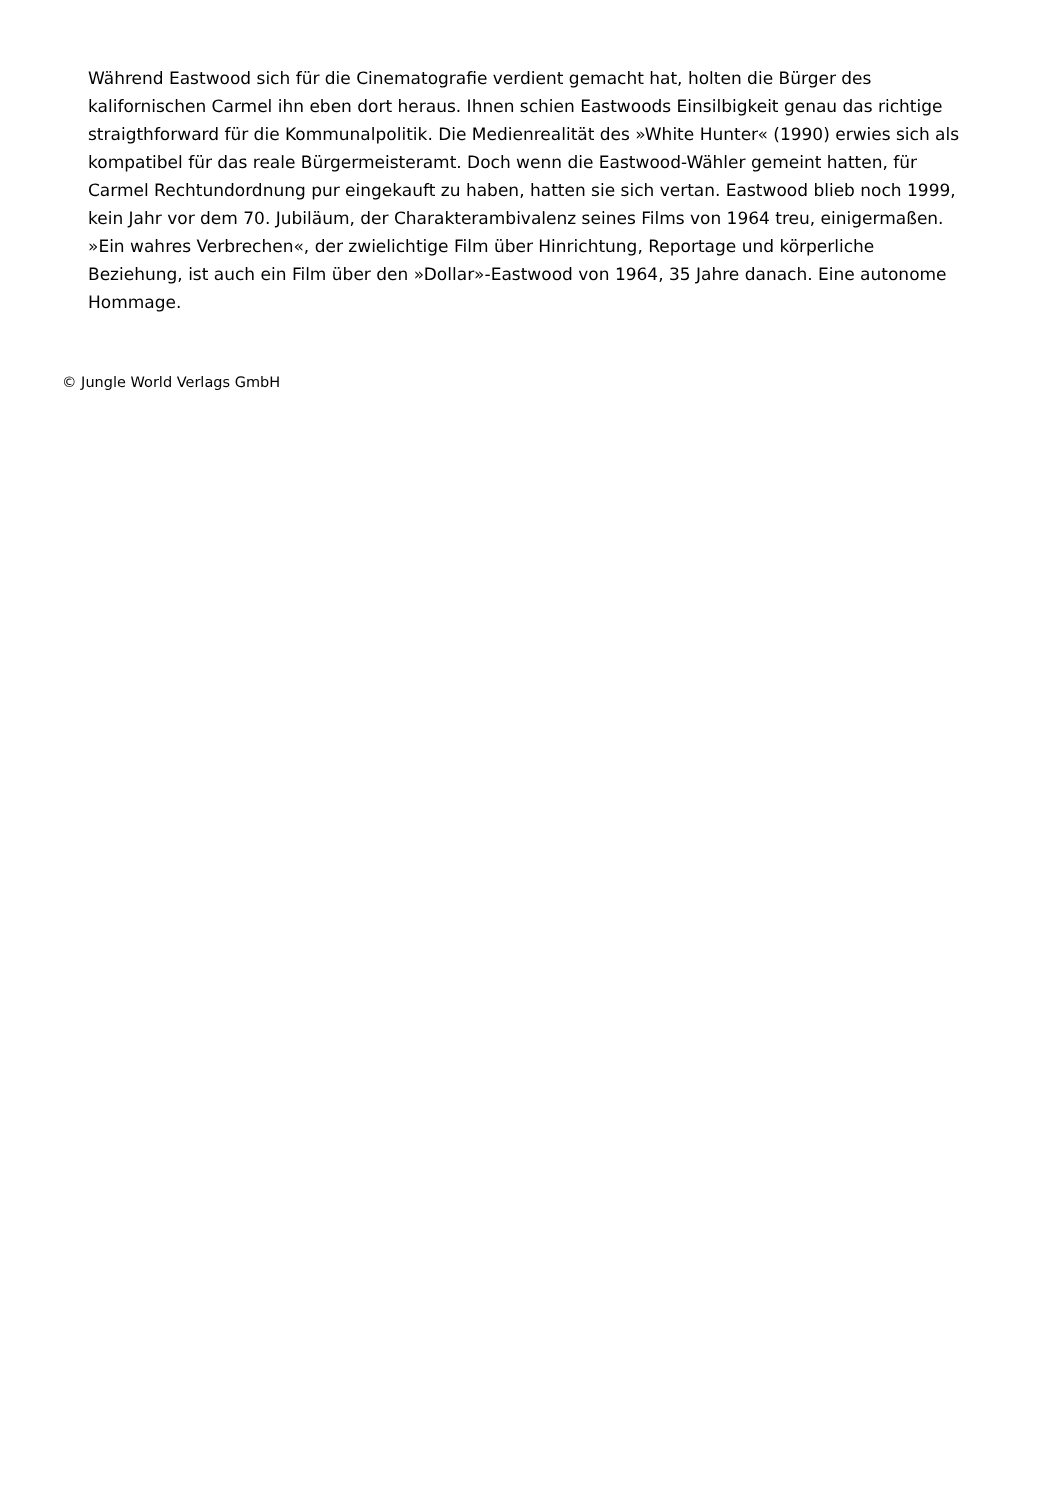Während Eastwood sich für die Cinematografie verdient gemacht hat, holten die Bürger des kalifornischen Carmel ihn eben dort heraus. Ihnen schien Eastwoods Einsilbigkeit genau das richtige straigthforward für die Kommunalpolitik. Die Medienrealität des »White Hunter« (1990) erwies sich als kompatibel für das reale Bürgermeisteramt. Doch wenn die Eastwood-Wähler gemeint hatten, für Carmel Rechtundordnung pur eingekauft zu haben, hatten sie sich vertan. Eastwood blieb noch 1999, kein Jahr vor dem 70. Jubiläum, der Charakterambivalenz seines Films von 1964 treu, einigermaßen. »Ein wahres Verbrechen«, der zwielichtige Film über Hinrichtung, Reportage und körperliche Beziehung, ist auch ein Film über den »Dollar»-Eastwood von 1964, 35 Jahre danach. Eine autonome Hommage.
© Jungle World Verlags GmbH